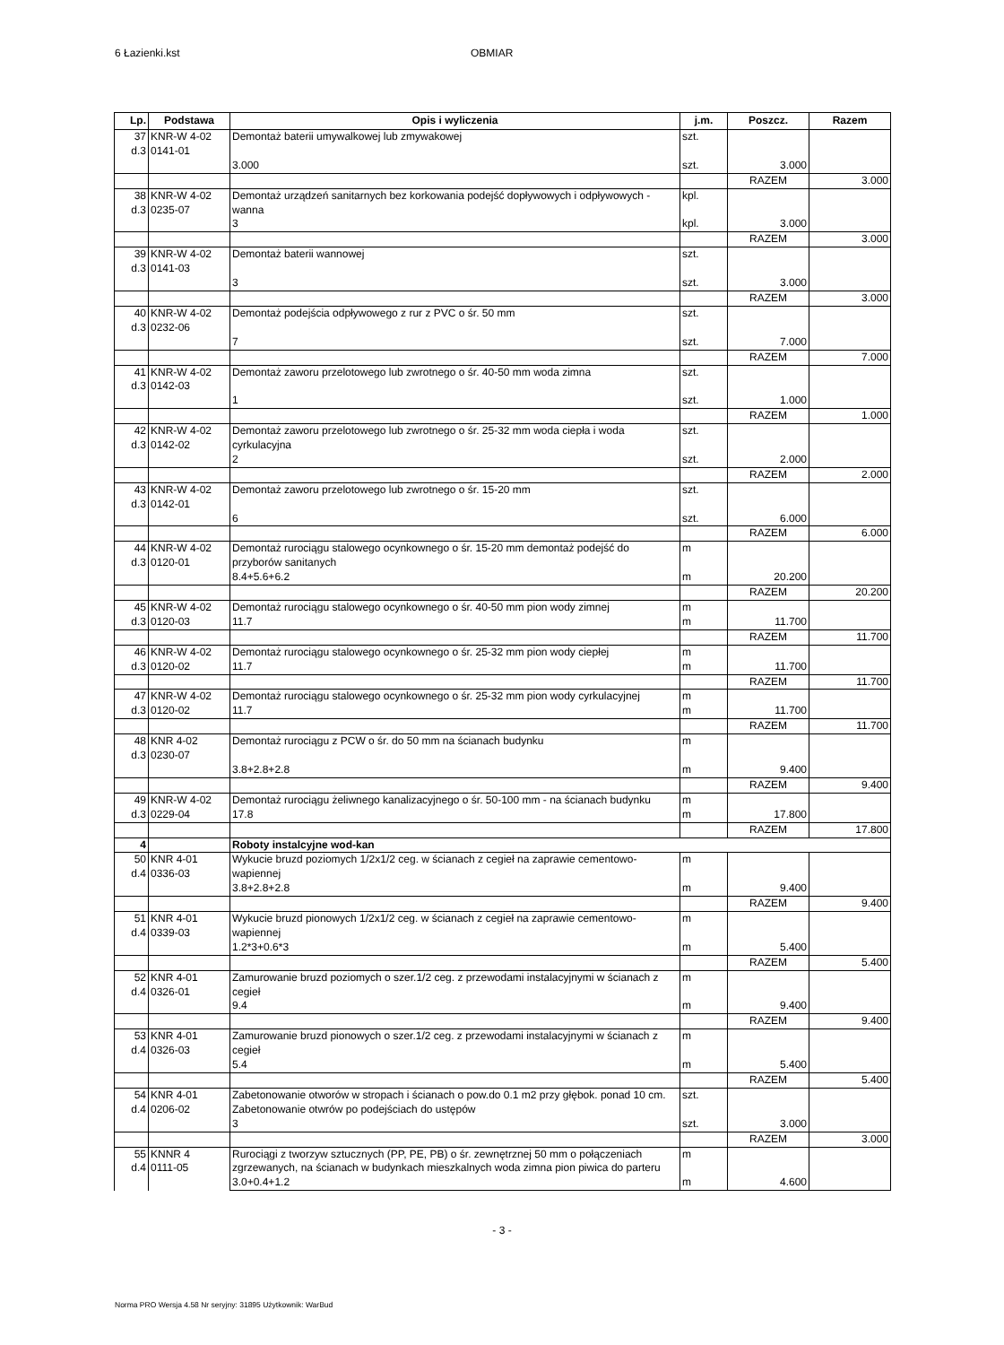6 Łazienki.kst OBMIAR
| Lp. | Podstawa | Opis i wyliczenia | j.m. | Poszcz. | Razem |
| --- | --- | --- | --- | --- | --- |
| 37 d.3 | KNR-W 4-02 0141-01 | Demontaż baterii umywalkowej lub zmywakowej | szt. | | |
| | | 3.000 | szt. | 3.000 | |
| | | | | RAZEM | 3.000 |
| 38 d.3 | KNR-W 4-02 0235-07 | Demontaż urządzeń sanitarnych bez korkowania podejść dopływowych i odpływowych - wanna | kpl. | | |
| | | 3 | kpl. | 3.000 | |
| | | | | RAZEM | 3.000 |
| 39 d.3 | KNR-W 4-02 0141-03 | Demontaż baterii wannowej | szt. | | |
| | | 3 | szt. | 3.000 | |
| | | | | RAZEM | 3.000 |
| 40 d.3 | KNR-W 4-02 0232-06 | Demontaż podejścia odpływowego z rur z PVC o śr. 50 mm | szt. | | |
| | | 7 | szt. | 7.000 | |
| | | | | RAZEM | 7.000 |
| 41 d.3 | KNR-W 4-02 0142-03 | Demontaż zaworu przelotowego lub zwrotnego o śr. 40-50 mm woda zimna | szt. | | |
| | | 1 | szt. | 1.000 | |
| | | | | RAZEM | 1.000 |
| 42 d.3 | KNR-W 4-02 0142-02 | Demontaż zaworu przelotowego lub zwrotnego o śr. 25-32 mm woda ciepła i woda cyrkulacyjna | szt. | | |
| | | 2 | szt. | 2.000 | |
| | | | | RAZEM | 2.000 |
| 43 d.3 | KNR-W 4-02 0142-01 | Demontaż zaworu przelotowego lub zwrotnego o śr. 15-20 mm | szt. | | |
| | | 6 | szt. | 6.000 | |
| | | | | RAZEM | 6.000 |
| 44 d.3 | KNR-W 4-02 0120-01 | Demontaż rurociągu stalowego ocynkownego o śr. 15-20 mm demontaż podejść do przyborów sanitanych | m | | |
| | | 8.4+5.6+6.2 | m | 20.200 | |
| | | | | RAZEM | 20.200 |
| 45 d.3 | KNR-W 4-02 0120-03 | Demontaż rurociągu stalowego ocynkownego o śr. 40-50 mm pion wody zimnej | m | | |
| | | 11.7 | m | 11.700 | |
| | | | | RAZEM | 11.700 |
| 46 d.3 | KNR-W 4-02 0120-02 | Demontaż rurociągu stalowego ocynkownego o śr. 25-32 mm pion wody ciepłej | m | | |
| | | 11.7 | m | 11.700 | |
| | | | | RAZEM | 11.700 |
| 47 d.3 | KNR-W 4-02 0120-02 | Demontaż rurociągu stalowego ocynkownego o śr. 25-32 mm pion wody cyrkulacyjnej | m | | |
| | | 11.7 | m | 11.700 | |
| | | | | RAZEM | 11.700 |
| 48 d.3 | KNR 4-02 0230-07 | Demontaż rurociągu z PCW o śr. do 50 mm na ścianach budynku | m | | |
| | | 3.8+2.8+2.8 | m | 9.400 | |
| | | | | RAZEM | 9.400 |
| 49 d.3 | KNR-W 4-02 0229-04 | Demontaż rurociągu żeliwnego kanalizacyjnego o śr. 50-100 mm - na ścianach budynku | m | | |
| | | 17.8 | m | 17.800 | |
| | | | | RAZEM | 17.800 |
| 4 | | Roboty instalcyjne wod-kan | | | |
| 50 d.4 | KNR 4-01 0336-03 | Wykucie bruzd poziomych 1/2x1/2 ceg. w ścianach z cegieł na zaprawie cementowo-wapiennej | m | | |
| | | 3.8+2.8+2.8 | m | 9.400 | |
| | | | | RAZEM | 9.400 |
| 51 d.4 | KNR 4-01 0339-03 | Wykucie bruzd pionowych 1/2x1/2 ceg. w ścianach z cegieł na zaprawie cementowo-wapiennej | m | | |
| | | 1.2*3+0.6*3 | m | 5.400 | |
| | | | | RAZEM | 5.400 |
| 52 d.4 | KNR 4-01 0326-01 | Zamurowanie bruzd poziomych o szer.1/2 ceg. z przewodami instalacyjnymi w ścianach z cegieł | m | | |
| | | 9.4 | m | 9.400 | |
| | | | | RAZEM | 9.400 |
| 53 d.4 | KNR 4-01 0326-03 | Zamurowanie bruzd pionowych o szer.1/2 ceg. z przewodami instalacyjnymi w ścianach z cegieł | m | | |
| | | 5.4 | m | 5.400 | |
| | | | | RAZEM | 5.400 |
| 54 d.4 | KNR 4-01 0206-02 | Zabetonowanie otworów w stropach i ścianach o pow.do 0.1 m2 przy głębok. ponad 10 cm. Zabetonowanie otwrów po podejściach do ustępów | szt. | | |
| | | 3 | szt. | 3.000 | |
| | | | | RAZEM | 3.000 |
| 55 d.4 | KNNR 4 0111-05 | Rurociągi z tworzyw sztucznych (PP, PE, PB) o śr. zewnętrznej 50 mm o połączeniach zgrzewanych, na ścianach w budynkach mieszkalnych woda zimna pion piwica do parteru | m | | |
| | | 3.0+0.4+1.2 | m | 4.600 | |
- 3 -
Norma PRO Wersja 4.58 Nr seryjny: 31895 Użytkownik: WarBud